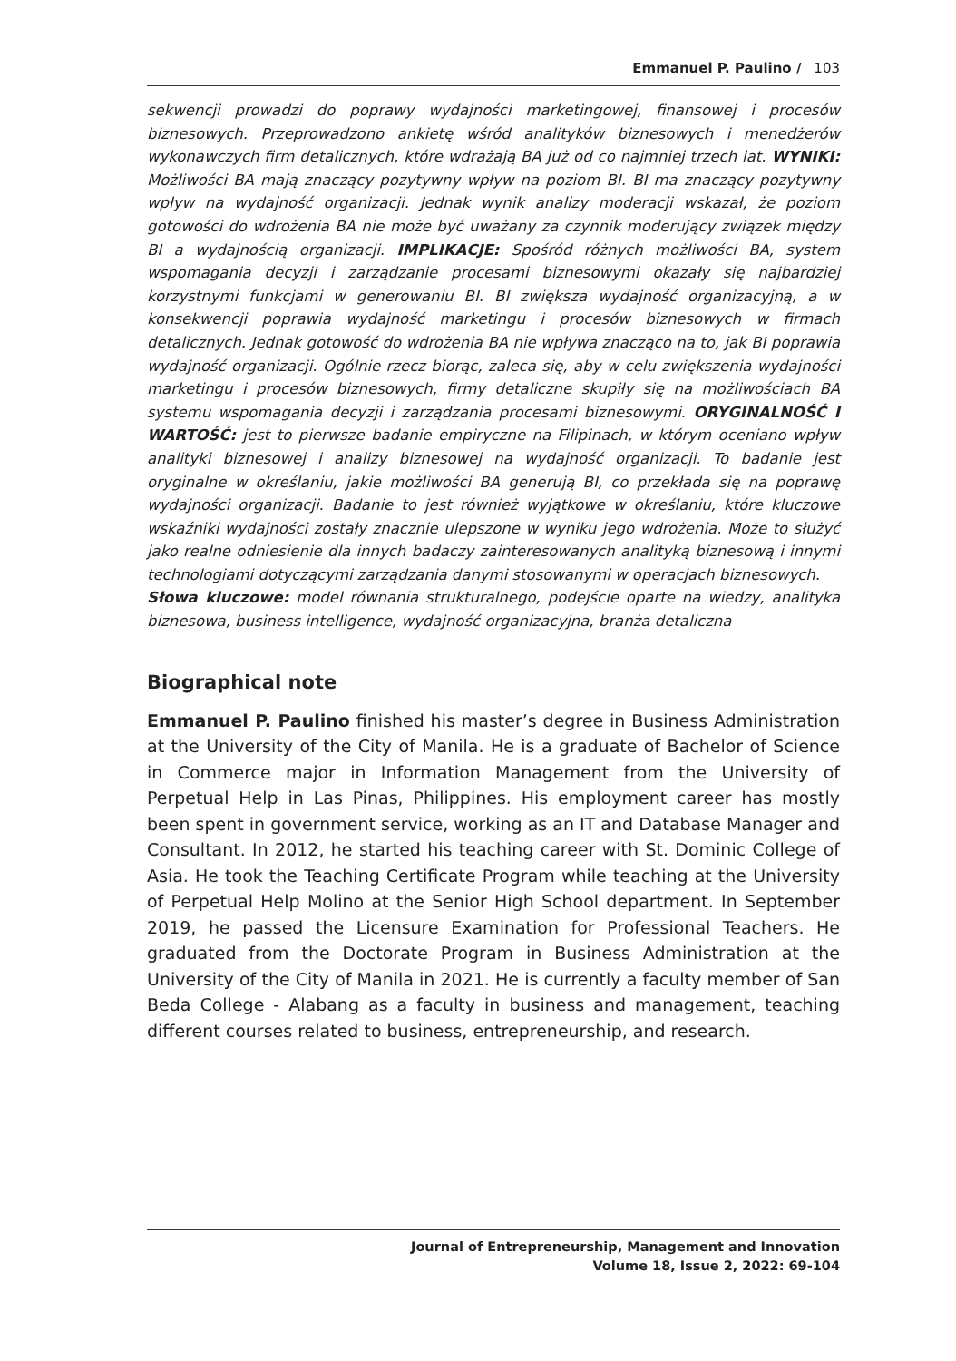Emmanuel P. Paulino / 103
sekwencji prowadzi do poprawy wydajności marketingowej, finansowej i procesów biznesowych. Przeprowadzono ankietę wśród analityków biznesowych i menedżerów wykonawczych firm detalicznych, które wdrażają BA już od co najmniej trzech lat. WYNIKI: Możliwości BA mają znaczący pozytywny wpływ na poziom BI. BI ma znaczący pozytywny wpływ na wydajność organizacji. Jednak wynik analizy moderacji wskazał, że poziom gotowości do wdrożenia BA nie może być uważany za czynnik moderujący związek między BI a wydajnością organizacji. IMPLIKACJE: Spośród różnych możliwości BA, system wspomagania decyzji i zarządzanie procesami biznesowymi okazały się najbardziej korzystnymi funkcjami w generowaniu BI. BI zwiększa wydajność organizacyjną, a w konsekwencji poprawia wydajność marketingu i procesów biznesowych w firmach detalicznych. Jednak gotowość do wdrożenia BA nie wpływa znacząco na to, jak BI poprawia wydajność organizacji. Ogólnie rzecz biorąc, zaleca się, aby w celu zwiększenia wydajności marketingu i procesów biznesowych, firmy detaliczne skupiły się na możliwościach BA systemu wspomagania decyzji i zarządzania procesami biznesowymi. ORYGINALNOŚĆ I WARTOŚĆ: jest to pierwsze badanie empiryczne na Filipinach, w którym oceniano wpływ analityki biznesowej i analizy biznesowej na wydajność organizacji. To badanie jest oryginalne w określaniu, jakie możliwości BA generują BI, co przekłada się na poprawę wydajności organizacji. Badanie to jest również wyjątkowe w określaniu, które kluczowe wskaźniki wydajności zostały znacznie ulepszone w wyniku jego wdrożenia. Może to służyć jako realne odniesienie dla innych badaczy zainteresowanych analityką biznesową i innymi technologiami dotyczącymi zarządzania danymi stosowanymi w operacjach biznesowych.
Słowa kluczowe: model równania strukturalnego, podejście oparte na wiedzy, analityka biznesowa, business intelligence, wydajność organizacyjna, branża detaliczna
Biographical note
Emmanuel P. Paulino finished his master’s degree in Business Administration at the University of the City of Manila. He is a graduate of Bachelor of Science in Commerce major in Information Management from the University of Perpetual Help in Las Pinas, Philippines. His employment career has mostly been spent in government service, working as an IT and Database Manager and Consultant. In 2012, he started his teaching career with St. Dominic College of Asia. He took the Teaching Certificate Program while teaching at the University of Perpetual Help Molino at the Senior High School department. In September 2019, he passed the Licensure Examination for Professional Teachers. He graduated from the Doctorate Program in Business Administration at the University of the City of Manila in 2021. He is currently a faculty member of San Beda College - Alabang as a faculty in business and management, teaching different courses related to business, entrepreneurship, and research.
Journal of Entrepreneurship, Management and Innovation
Volume 18, Issue 2, 2022: 69-104